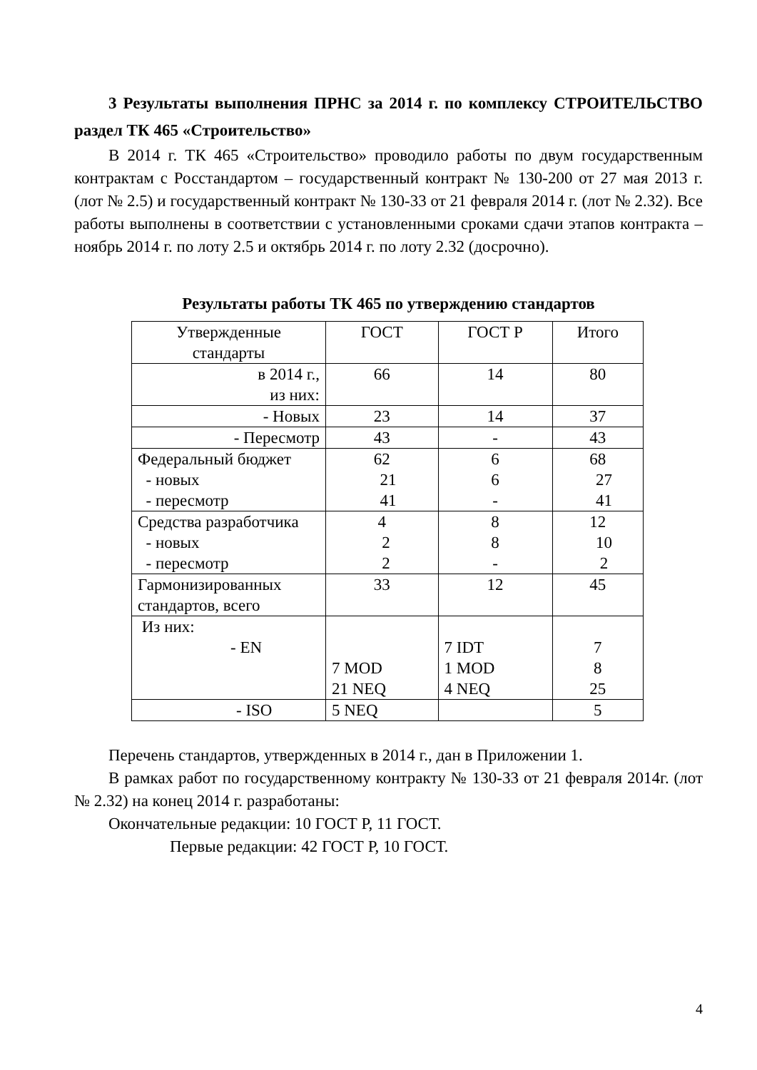3 Результаты выполнения ПРНС за 2014 г. по комплексу СТРОИТЕЛЬСТВО раздел ТК 465 «Строительство»
В 2014 г. ТК 465 «Строительство» проводило работы по двум государственным контрактам с Росстандартом – государственный контракт № 130-200 от 27 мая 2013 г. (лот № 2.5) и государственный контракт № 130-33 от 21 февраля 2014 г. (лот № 2.32). Все работы выполнены в соответствии с установленными сроками сдачи этапов контракта – ноябрь 2014 г. по лоту 2.5 и октябрь 2014 г. по лоту 2.32 (досрочно).
Результаты работы ТК 465 по утверждению стандартов
| Утвержденные стандарты | ГОСТ | ГОСТ Р | Итого |
| в 2014 г., из них: | 66 | 14 | 80 |
| - Новых | 23 | 14 | 37 |
| - Пересмотр | 43 | - | 43 |
| Федеральный бюджет - новых - пересмотр | 62 21 41 | 6 6 - | 68 27 41 |
| Средства разработчика - новых - пересмотр | 4 2 2 | 8 8 - | 12 10 2 |
| Гармонизированных стандартов, всего | 33 | 12 | 45 |
| Из них: - EN | 7 MOD 21 NEQ | 7 IDT 1 MOD 4 NEQ | 7 8 25 |
| - ISO | 5 NEQ | | 5 |
Перечень стандартов, утвержденных в 2014 г., дан в Приложении 1.
В рамках работ по государственному контракту № 130-33 от 21 февраля 2014г. (лот № 2.32) на конец 2014 г. разработаны:
Окончательные редакции: 10 ГОСТ Р, 11 ГОСТ.
Первые редакции: 42 ГОСТ Р, 10 ГОСТ.
4